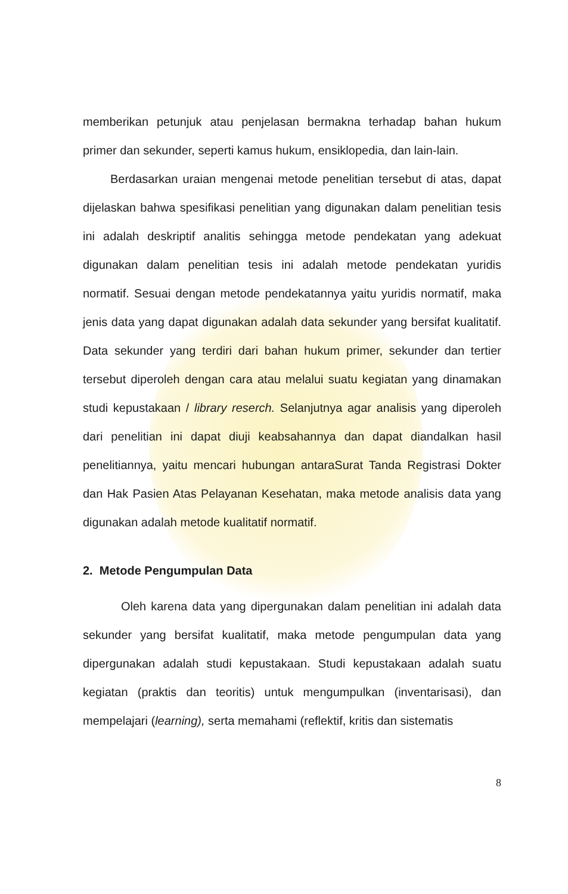memberikan petunjuk atau penjelasan bermakna terhadap bahan hukum primer dan sekunder, seperti kamus hukum, ensiklopedia, dan lain-lain.
Berdasarkan uraian mengenai metode penelitian tersebut di atas, dapat dijelaskan bahwa spesifikasi penelitian yang digunakan dalam penelitian tesis ini adalah deskriptif analitis sehingga metode pendekatan yang adekuat digunakan dalam penelitian tesis ini adalah metode pendekatan yuridis normatif. Sesuai dengan metode pendekatannya yaitu yuridis normatif, maka jenis data yang dapat digunakan adalah data sekunder yang bersifat kualitatif. Data sekunder yang terdiri dari bahan hukum primer, sekunder dan tertier tersebut diperoleh dengan cara atau melalui suatu kegiatan yang dinamakan studi kepustakaan / library reserch. Selanjutnya agar analisis yang diperoleh dari penelitian ini dapat diuji keabsahannya dan dapat diandalkan hasil penelitiannya, yaitu mencari hubungan antaraSurat Tanda Registrasi Dokter dan Hak Pasien Atas Pelayanan Kesehatan, maka metode analisis data yang digunakan adalah metode kualitatif normatif.
2. Metode Pengumpulan Data
Oleh karena data yang dipergunakan dalam penelitian ini adalah data sekunder yang bersifat kualitatif, maka metode pengumpulan data yang dipergunakan adalah studi kepustakaan. Studi kepustakaan adalah suatu kegiatan (praktis dan teoritis) untuk mengumpulkan (inventarisasi), dan mempelajari (learning), serta memahami (reflektif, kritis dan sistematis
8